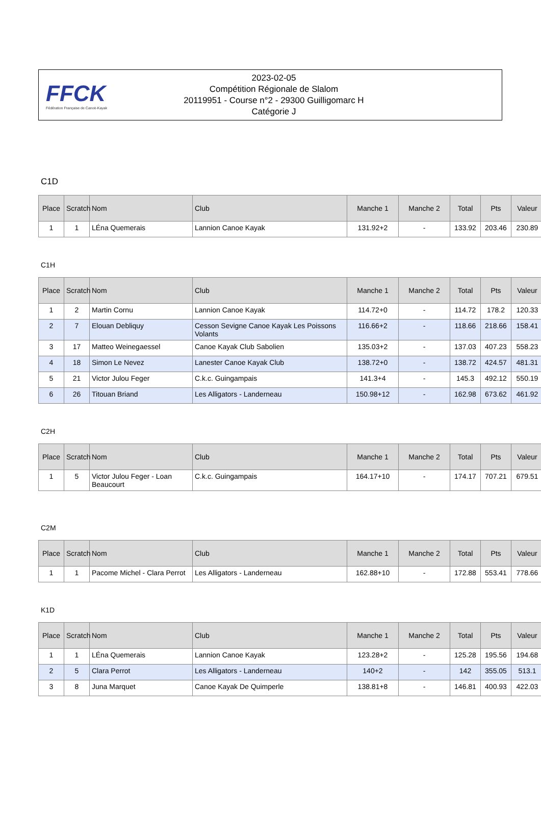FFCK
Fédération Française de Canoë-Kayak
2023-02-05
Compétition Régionale de Slalom
20119951 - Course n°2 - 29300 Guilligomarc H
Catégorie J
C1D
| Place | Scratch | Nom | Club | Manche 1 | Manche 2 | Total | Pts | Valeur |
| --- | --- | --- | --- | --- | --- | --- | --- | --- |
| 1 | 1 | LÉna Quemerais | Lannion Canoe Kayak | 131.92+2 | - | 133.92 | 203.46 | 230.89 |
C1H
| Place | Scratch | Nom | Club | Manche 1 | Manche 2 | Total | Pts | Valeur |
| --- | --- | --- | --- | --- | --- | --- | --- | --- |
| 1 | 2 | Martin Cornu | Lannion Canoe Kayak | 114.72+0 | - | 114.72 | 178.2 | 120.33 |
| 2 | 7 | Elouan Debliquy | Cesson Sevigne Canoe Kayak Les Poissons Volants | 116.66+2 | - | 118.66 | 218.66 | 158.41 |
| 3 | 17 | Matteo Weinegaessel | Canoe Kayak Club Sabolien | 135.03+2 | - | 137.03 | 407.23 | 558.23 |
| 4 | 18 | Simon Le Nevez | Lanester Canoe Kayak Club | 138.72+0 | - | 138.72 | 424.57 | 481.31 |
| 5 | 21 | Victor Julou Feger | C.k.c. Guingampais | 141.3+4 | - | 145.3 | 492.12 | 550.19 |
| 6 | 26 | Titouan Briand | Les Alligators - Landerneau | 150.98+12 | - | 162.98 | 673.62 | 461.92 |
C2H
| Place | Scratch | Nom | Club | Manche 1 | Manche 2 | Total | Pts | Valeur |
| --- | --- | --- | --- | --- | --- | --- | --- | --- |
| 1 | 5 | Victor Julou Feger - Loan Beaucourt | C.k.c. Guingampais | 164.17+10 | - | 174.17 | 707.21 | 679.51 |
C2M
| Place | Scratch | Nom | Club | Manche 1 | Manche 2 | Total | Pts | Valeur |
| --- | --- | --- | --- | --- | --- | --- | --- | --- |
| 1 | 1 | Pacome Michel - Clara Perrot | Les Alligators - Landerneau | 162.88+10 | - | 172.88 | 553.41 | 778.66 |
K1D
| Place | Scratch | Nom | Club | Manche 1 | Manche 2 | Total | Pts | Valeur |
| --- | --- | --- | --- | --- | --- | --- | --- | --- |
| 1 | 1 | LÉna Quemerais | Lannion Canoe Kayak | 123.28+2 | - | 125.28 | 195.56 | 194.68 |
| 2 | 5 | Clara Perrot | Les Alligators - Landerneau | 140+2 | - | 142 | 355.05 | 513.1 |
| 3 | 8 | Juna Marquet | Canoe Kayak De Quimperle | 138.81+8 | - | 146.81 | 400.93 | 422.03 |